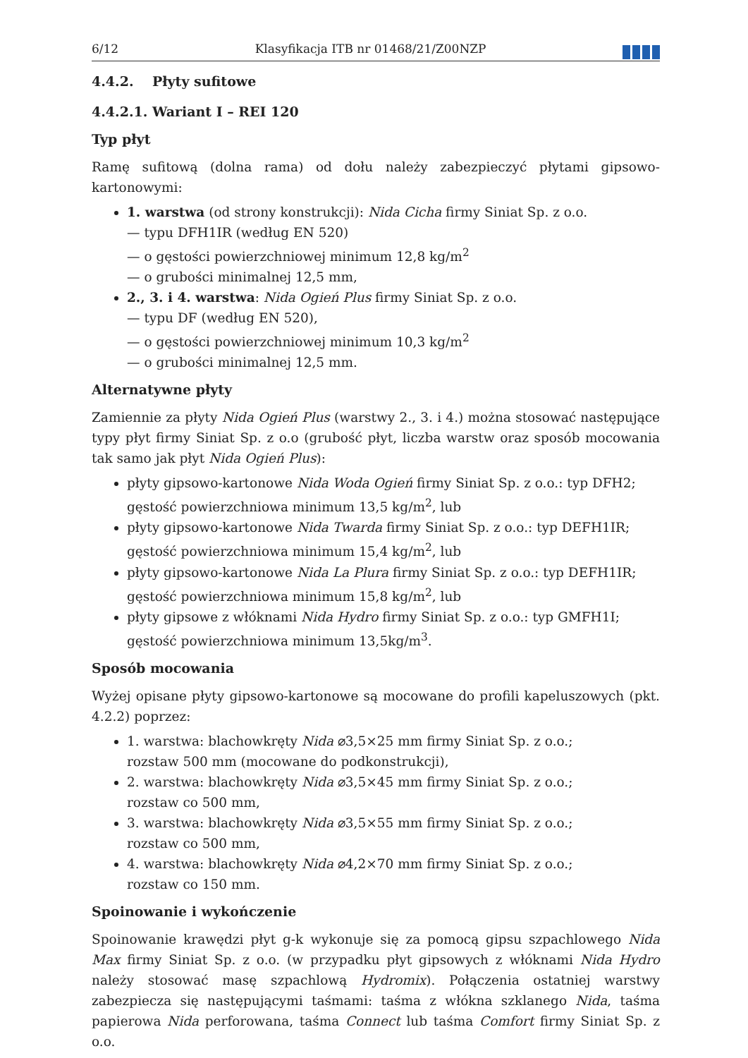6/12 Klasyfikacja ITB nr 01468/21/Z00NZP
4.4.2. Płyty sufitowe
4.4.2.1. Wariant I – REI 120
Typ płyt
Ramę sufitową (dolna rama) od dołu należy zabezpieczyć płytami gipsowo-kartonowymi:
1. warstwa (od strony konstrukcji): Nida Cicha firmy Siniat Sp. z o.o.
— typu DFH1IR (według EN 520)
— o gęstości powierzchniowej minimum 12,8 kg/m<sup>2</sup>
— o grubości minimalnej 12,5 mm,
2., 3. i 4. warstwa: Nida Ogień Plus firmy Siniat Sp. z o.o.
— typu DF (według EN 520),
— o gęstości powierzchniowej minimum 10,3 kg/m<sup>2</sup>
— o grubości minimalnej 12,5 mm.
Alternatywne płyty
Zamiennie za płyty Nida Ogień Plus (warstwy 2., 3. i 4.) można stosować następujące typy płyt firmy Siniat Sp. z o.o (grubość płyt, liczba warstw oraz sposób mocowania tak samo jak płyt Nida Ogień Plus):
płyty gipsowo-kartonowe Nida Woda Ogień firmy Siniat Sp. z o.o.: typ DFH2; gęstość powierzchniowa minimum 13,5 kg/m<sup>2</sup>, lub
płyty gipsowo-kartonowe Nida Twarda firmy Siniat Sp. z o.o.: typ DEFH1IR; gęstość powierzchniowa minimum 15,4 kg/m<sup>2</sup>, lub
płyty gipsowo-kartonowe Nida La Plura firmy Siniat Sp. z o.o.: typ DEFH1IR; gęstość powierzchniowa minimum 15,8 kg/m<sup>2</sup>, lub
płyty gipsowe z włóknami Nida Hydro firmy Siniat Sp. z o.o.: typ GMFH1I; gęstość powierzchniowa minimum 13,5kg/m<sup>3</sup>.
Sposób mocowania
Wyżej opisane płyty gipsowo-kartonowe są mocowane do profili kapeluszowych (pkt. 4.2.2) poprzez:
1. warstwa: blachowkręty Nida ⌀3,5×25 mm firmy Siniat Sp. z o.o.;
rozstaw 500 mm (mocowane do podkonstrukcji),
2. warstwa: blachowkręty Nida ⌀3,5×45 mm firmy Siniat Sp. z o.o.;
rozstaw co 500 mm,
3. warstwa: blachowkręty Nida ⌀3,5×55 mm firmy Siniat Sp. z o.o.;
rozstaw co 500 mm,
4. warstwa: blachowkręty Nida ⌀4,2×70 mm firmy Siniat Sp. z o.o.;
rozstaw co 150 mm.
Spoinowanie i wykończenie
Spoinowanie krawędzi płyt g-k wykonuje się za pomocą gipsu szpachlowego Nida Max firmy Siniat Sp. z o.o. (w przypadku płyt gipsowych z włóknami Nida Hydro należy stosować masę szpachlową Hydromix). Połączenia ostatniej warstwy zabezpiecza się następującymi taśmami: taśma z włókna szklanego Nida, taśma papierowa Nida perforowana, taśma Connect lub taśma Comfort firmy Siniat Sp. z o.o.